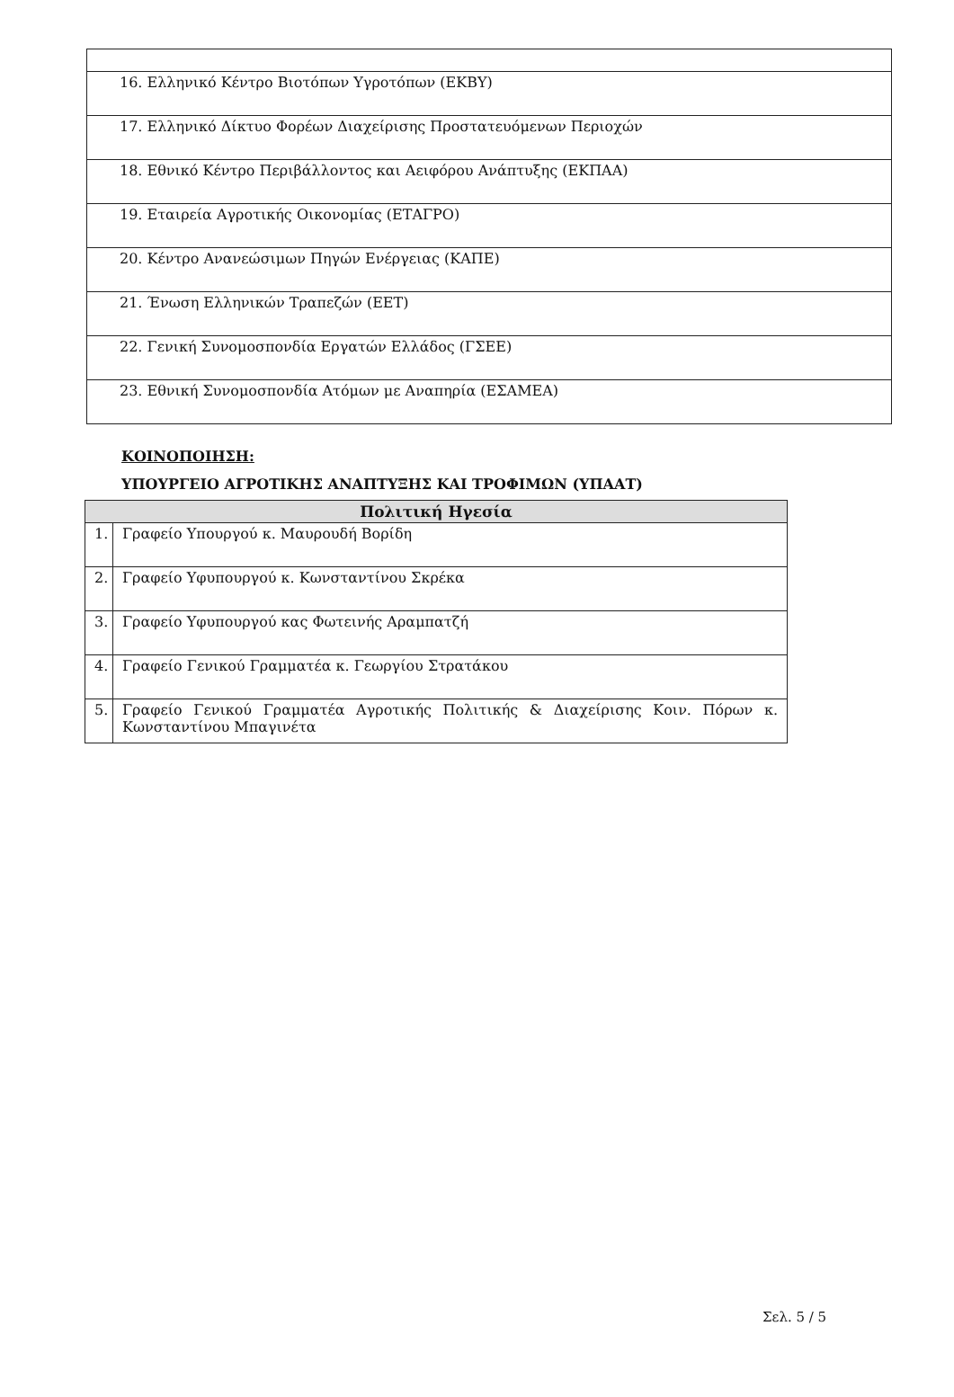| 16. Ελληνικό Κέντρο Βιοτόπων Υγροτόπων (ΕΚΒΥ) |
| 17. Ελληνικό Δίκτυο Φορέων Διαχείρισης Προστατευόμενων Περιοχών |
| 18. Εθνικό Κέντρο Περιβάλλοντος και Αειφόρου Ανάπτυξης (ΕΚΠΑΑ) |
| 19. Εταιρεία Αγροτικής Οικονομίας (ΕΤΑΓΡΟ) |
| 20. Κέντρο Ανανεώσιμων Πηγών Ενέργειας (ΚΑΠΕ) |
| 21. Ένωση Ελληνικών Τραπεζών (ΕΕΤ) |
| 22. Γενική Συνομοσπονδία Εργατών Ελλάδος (ΓΣΕΕ) |
| 23. Εθνική Συνομοσπονδία Ατόμων με Αναπηρία (ΕΣΑΜΕΑ) |
ΚΟΙΝΟΠΟΙΗΣΗ:
ΥΠΟΥΡΓΕΙΟ ΑΓΡΟΤΙΚΗΣ ΑΝΑΠΤΥΞΗΣ ΚΑΙ ΤΡΟΦΙΜΩΝ (ΥΠΑΑΤ)
| Πολιτική Ηγεσία | |
| --- | --- |
| 1. | Γραφείο Υπουργού κ. Μαυρουδή Βορίδη |
| 2. | Γραφείο Υφυπουργού κ. Κωνσταντίνου Σκρέκα |
| 3. | Γραφείο Υφυπουργού κας Φωτεινής Αραμπατζή |
| 4. | Γραφείο Γενικού Γραμματέα κ. Γεωργίου Στρατάκου |
| 5. | Γραφείο Γενικού Γραμματέα Αγροτικής Πολιτικής & Διαχείρισης Κοιν. Πόρων κ. Κωνσταντίνου Μπαγινέτα |
Σελ. 5 / 5